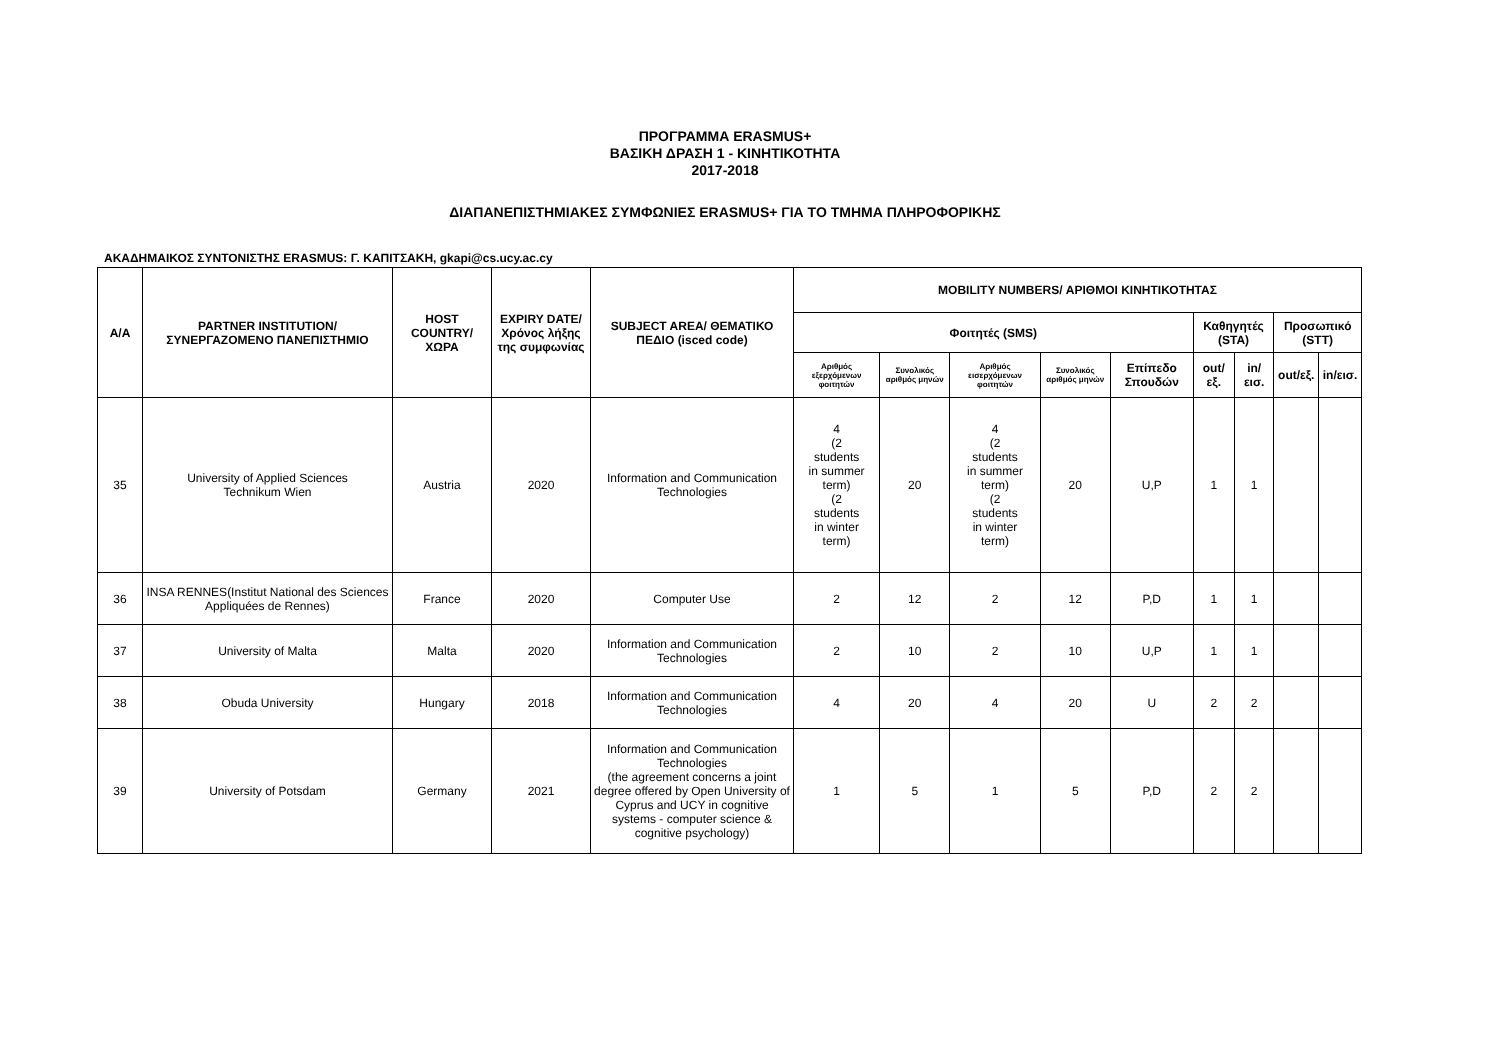ΠΡΟΓΡΑΜΜΑ ERASMUS+
ΒΑΣΙΚΗ ΔΡΑΣΗ 1 - ΚΙΝΗΤΙΚΟΤΗΤΑ
2017-2018
ΔΙΑΠΑΝΕΠΙΣΤΗΜΙΑΚΕΣ ΣΥΜΦΩΝΙΕΣ ERASMUS+ ΓΙΑ ΤΟ ΤΜΗΜΑ ΠΛΗΡΟΦΟΡΙΚΗΣ
ΑΚΑΔΗΜΑΙΚΟΣ ΣΥΝΤΟΝΙΣΤΗΣ ERASMUS: Γ. ΚΑΠΙΤΣΑΚΗ, gkapi@cs.ucy.ac.cy
| A/A | PARTNER INSTITUTION/ ΣΥΝΕΡΓΑΖΟΜΕΝΟ ΠΑΝΕΠΙΣΤΗΜΙΟ | HOST COUNTRY/ ΧΩΡΑ | EXPIRY DATE/ Χρόνος λήξης της συμφωνίας | SUBJECT AREA/ ΘΕΜΑΤΙΚΟ ΠΕΔΙΟ (isced code) | MOBILITY NUMBERS/ ΑΡΙΘΜΟΙ ΚΙΝΗΤΙΚΟΤΗΤΑΣ | | | | | | | | |
| --- | --- | --- | --- | --- | --- | --- | --- | --- | --- | --- | --- | --- | --- |
| | | | | | Φοιτητές (SMS) | | | | | Καθηγητές (STA) | | Προσωπικό (STT) | |
| | | | | | Αριθμός εξερχόμενων φοιτητών | Συνολικός αριθμός μηνών | Αριθμός εισερχόμενων φοιτητών | Συνολικός αριθμός μηνών | Επίπεδο Σπουδών | out/εξ. | in/εισ. | out/εξ. | in/εισ. |
| 35 | University of Applied Sciences Technikum Wien | Austria | 2020 | Information and Communication Technologies | 4 (2 students in summer term) (2 students in winter term) | 20 | 4 (2 students in summer term) (2 students in winter term) | 20 | U,P | 1 | 1 | | |
| 36 | INSA RENNES(Institut National des Sciences Appliquées de Rennes) | France | 2020 | Computer Use | 2 | 12 | 2 | 12 | P,D | 1 | 1 | | |
| 37 | University of Malta | Malta | 2020 | Information and Communication Technologies | 2 | 10 | 2 | 10 | U,P | 1 | 1 | | |
| 38 | Obuda University | Hungary | 2018 | Information and Communication Technologies | 4 | 20 | 4 | 20 | U | 2 | 2 | | |
| 39 | University of Potsdam | Germany | 2021 | Information and Communication Technologies (the agreement concerns a joint degree offered by Open University of Cyprus and UCY in cognitive systems - computer science & cognitive psychology) | 1 | 5 | 1 | 5 | P,D | 2 | 2 | | |